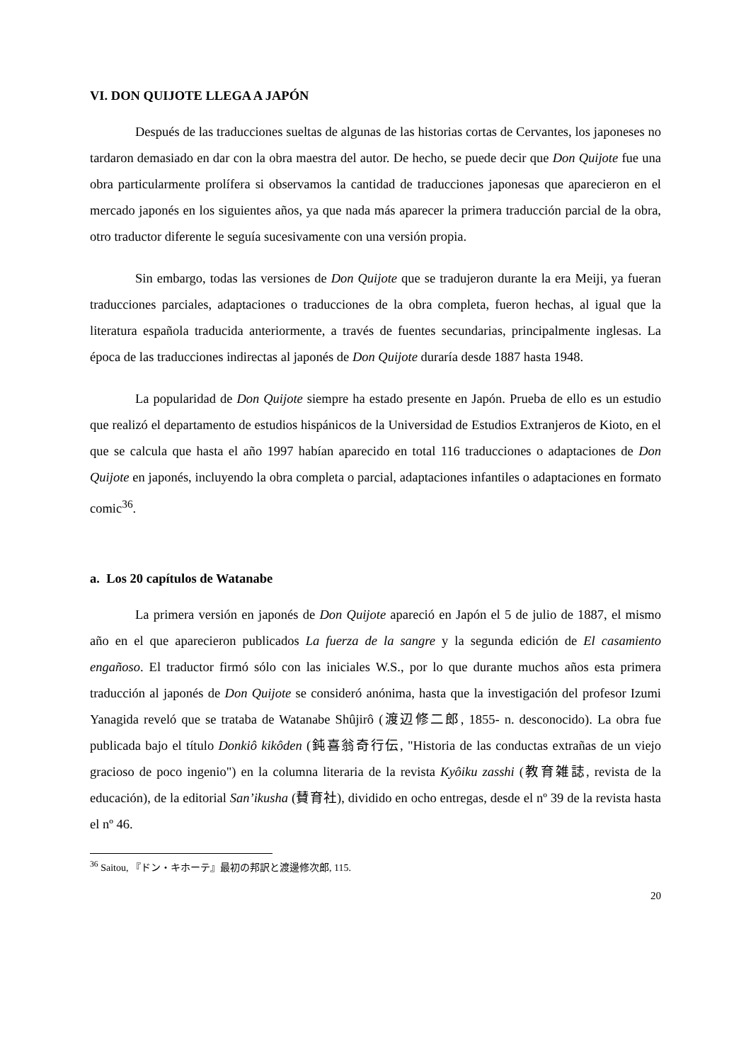VI. DON QUIJOTE LLEGA A JAPÓN
Después de las traducciones sueltas de algunas de las historias cortas de Cervantes, los japoneses no tardaron demasiado en dar con la obra maestra del autor. De hecho, se puede decir que Don Quijote fue una obra particularmente prolífera si observamos la cantidad de traducciones japonesas que aparecieron en el mercado japonés en los siguientes años, ya que nada más aparecer la primera traducción parcial de la obra, otro traductor diferente le seguía sucesivamente con una versión propia.
Sin embargo, todas las versiones de Don Quijote que se tradujeron durante la era Meiji, ya fueran traducciones parciales, adaptaciones o traducciones de la obra completa, fueron hechas, al igual que la literatura española traducida anteriormente, a través de fuentes secundarias, principalmente inglesas. La época de las traducciones indirectas al japonés de Don Quijote duraría desde 1887 hasta 1948.
La popularidad de Don Quijote siempre ha estado presente en Japón. Prueba de ello es un estudio que realizó el departamento de estudios hispánicos de la Universidad de Estudios Extranjeros de Kioto, en el que se calcula que hasta el año 1997 habían aparecido en total 116 traducciones o adaptaciones de Don Quijote en japonés, incluyendo la obra completa o parcial, adaptaciones infantiles o adaptaciones en formato comic<sup>36</sup>.
a. Los 20 capítulos de Watanabe
La primera versión en japonés de Don Quijote apareció en Japón el 5 de julio de 1887, el mismo año en el que aparecieron publicados La fuerza de la sangre y la segunda edición de El casamiento engañoso. El traductor firmó sólo con las iniciales W.S., por lo que durante muchos años esta primera traducción al japonés de Don Quijote se consideró anónima, hasta que la investigación del profesor Izumi Yanagida reveló que se trataba de Watanabe Shûjirô (渡辺修二郎, 1855- n. desconocido). La obra fue publicada bajo el título Donkiô kikôden (鈍喜翁奇行伝, "Historia de las conductas extrañas de un viejo gracioso de poco ingenio") en la columna literaria de la revista Kyôiku zasshi (教育雑誌, revista de la educación), de la editorial San’ikusha (賛育社), dividido en ocho entregas, desde el nº 39 de la revista hasta el nº 46.
<sup>36</sup> Saitou, 『ドン・キホーテ』最初の邦訳と渡邊修次郎, 115.
20